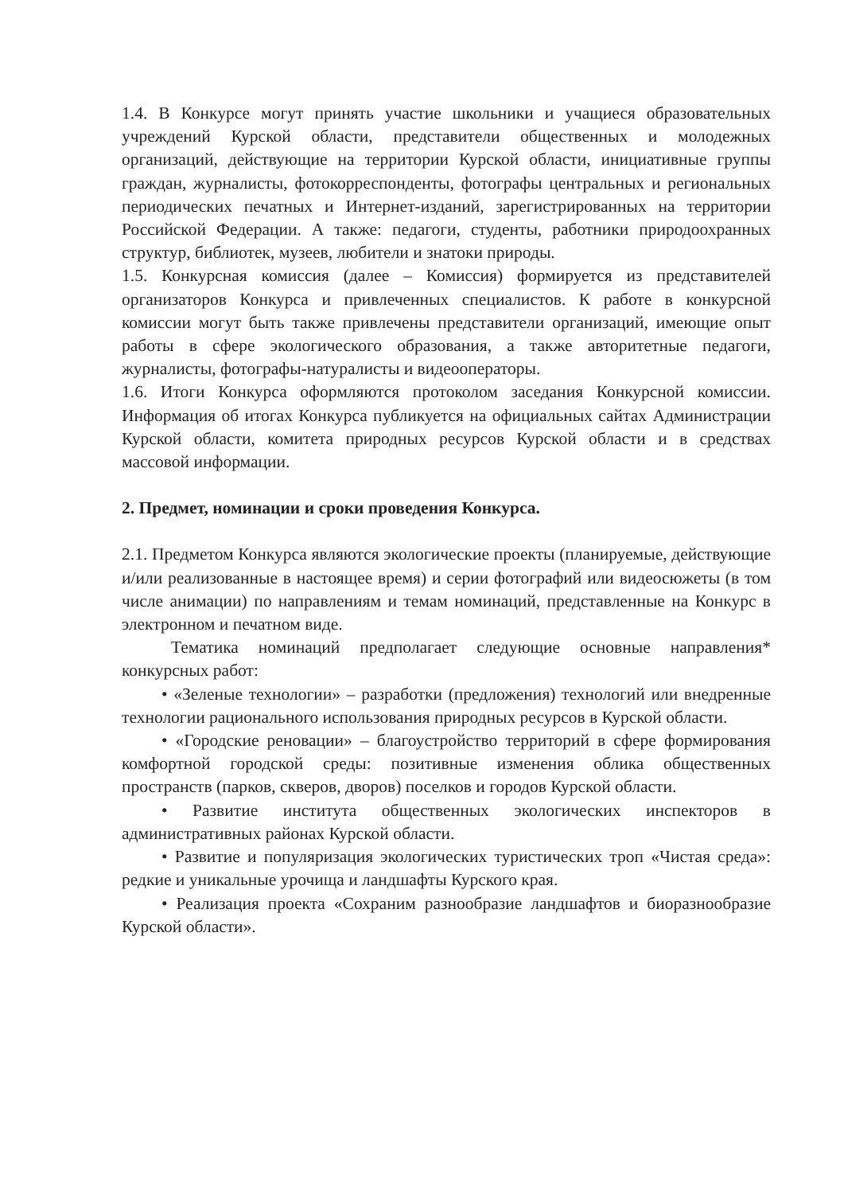1.4. В Конкурсе могут принять участие школьники и учащиеся образовательных учреждений Курской области, представители общественных и молодежных организаций, действующие на территории Курской области, инициативные группы граждан, журналисты, фотокорреспонденты, фотографы центральных и региональных периодических печатных и Интернет-изданий, зарегистрированных на территории Российской Федерации. А также: педагоги, студенты, работники природоохранных структур, библиотек, музеев, любители и знатоки природы.
1.5. Конкурсная комиссия (далее – Комиссия) формируется из представителей организаторов Конкурса и привлеченных специалистов. К работе в конкурсной комиссии могут быть также привлечены представители организаций, имеющие опыт работы в сфере экологического образования, а также авторитетные педагоги, журналисты, фотографы-натуралисты и видеооператоры.
1.6. Итоги Конкурса оформляются протоколом заседания Конкурсной комиссии. Информация об итогах Конкурса публикуется на официальных сайтах Администрации Курской области, комитета природных ресурсов Курской области и в средствах массовой информации.
2. Предмет, номинации и сроки проведения Конкурса.
2.1. Предметом Конкурса являются экологические проекты (планируемые, действующие и/или реализованные в настоящее время) и серии фотографий или видеосюжеты (в том числе анимации) по направлениям и темам номинаций, представленные на Конкурс в электронном и печатном виде.
Тематика номинаций предполагает следующие основные направления* конкурсных работ:
• «Зеленые технологии» – разработки (предложения) технологий или внедренные технологии рационального использования природных ресурсов в Курской области.
• «Городские реновации» – благоустройство территорий в сфере формирования комфортной городской среды: позитивные изменения облика общественных пространств (парков, скверов, дворов) поселков и городов Курской области.
• Развитие института общественных экологических инспекторов в административных районах Курской области.
• Развитие и популяризация экологических туристических троп «Чистая среда»: редкие и уникальные урочища и ландшафты Курского края.
• Реализация проекта «Сохраним разнообразие ландшафтов и биоразнообразие Курской области».